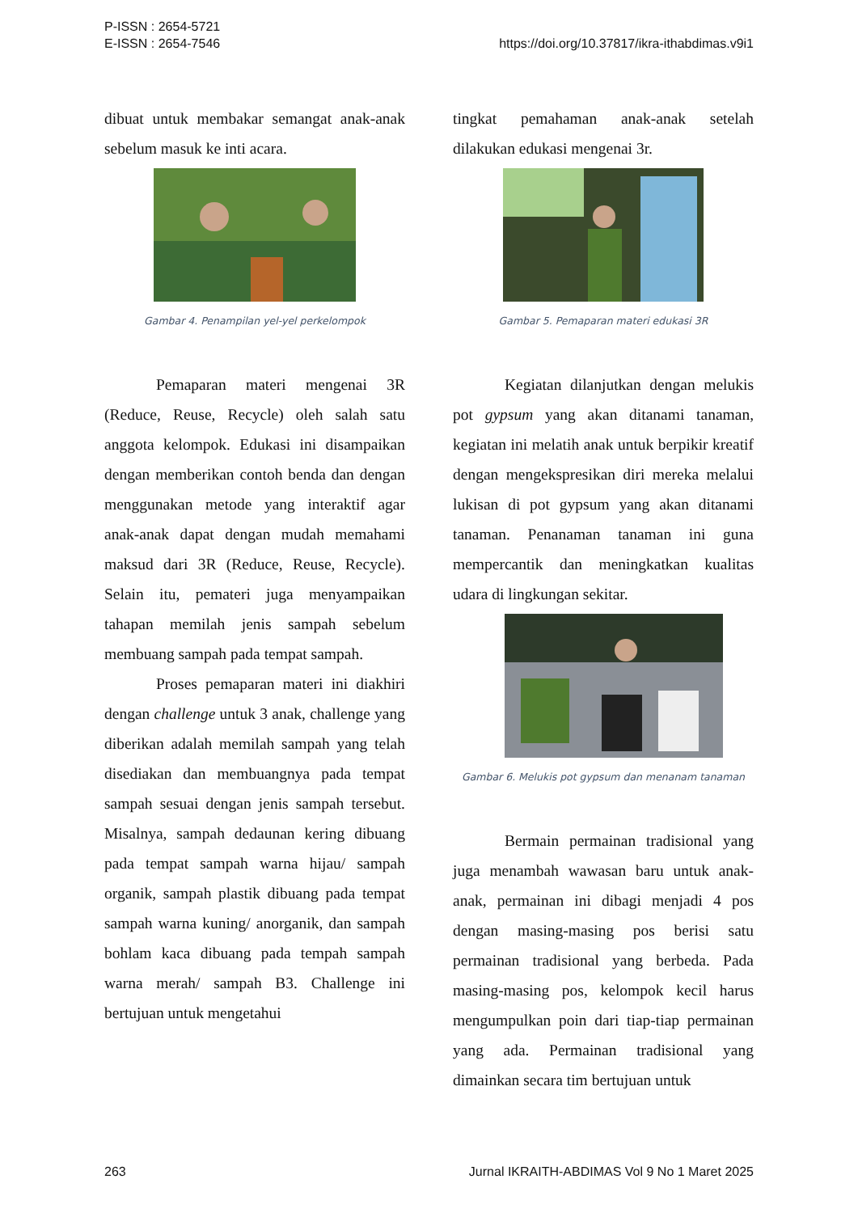P-ISSN : 2654-5721
E-ISSN : 2654-7546
https://doi.org/10.37817/ikra-ithabdimas.v9i1
dibuat untuk membakar semangat anak-anak sebelum masuk ke inti acara.
Gambar 4. Penampilan yel-yel perkelompok
Pemaparan materi mengenai 3R (Reduce, Reuse, Recycle) oleh salah satu anggota kelompok. Edukasi ini disampaikan dengan memberikan contoh benda dan dengan menggunakan metode yang interaktif agar anak-anak dapat dengan mudah memahami maksud dari 3R (Reduce, Reuse, Recycle). Selain itu, pemateri juga menyampaikan tahapan memilah jenis sampah sebelum membuang sampah pada tempat sampah.
Proses pemaparan materi ini diakhiri dengan challenge untuk 3 anak, challenge yang diberikan adalah memilah sampah yang telah disediakan dan membuangnya pada tempat sampah sesuai dengan jenis sampah tersebut. Misalnya, sampah dedaunan kering dibuang pada tempat sampah warna hijau/ sampah organik, sampah plastik dibuang pada tempat sampah warna kuning/ anorganik, dan sampah bohlam kaca dibuang pada tempah sampah warna merah/ sampah B3. Challenge ini bertujuan untuk mengetahui
tingkat pemahaman anak-anak setelah dilakukan edukasi mengenai 3r.
Gambar 5. Pemaparan materi edukasi 3R
Kegiatan dilanjutkan dengan melukis pot gypsum yang akan ditanami tanaman, kegiatan ini melatih anak untuk berpikir kreatif dengan mengekspresikan diri mereka melalui lukisan di pot gypsum yang akan ditanami tanaman. Penanaman tanaman ini guna mempercantik dan meningkatkan kualitas udara di lingkungan sekitar.
Gambar 6. Melukis pot gypsum dan menanam tanaman
Bermain permainan tradisional yang juga menambah wawasan baru untuk anak-anak, permainan ini dibagi menjadi 4 pos dengan masing-masing pos berisi satu permainan tradisional yang berbeda. Pada masing-masing pos, kelompok kecil harus mengumpulkan poin dari tiap-tiap permainan yang ada. Permainan tradisional yang dimainkan secara tim bertujuan untuk
263 Jurnal IKRAITH-ABDIMAS Vol 9 No 1 Maret 2025